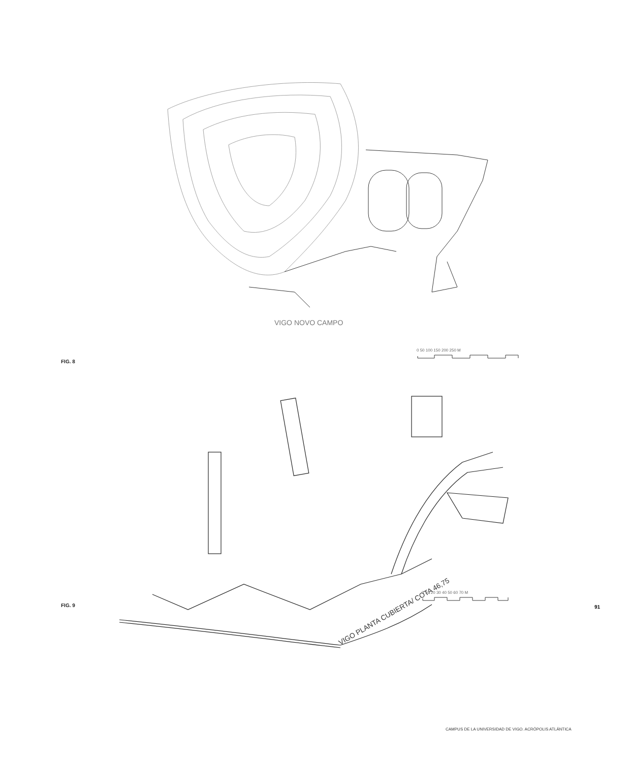VIGO NOVO CAMPO
FIG. 8
0 50 100 150 200 250 M
VIGO PLANTA CUBIERTA/ COTA 46,75
FIG. 9
0 10 20 30 40 50 60 70 M
91
CAMPUS DE LA UNIVERSIDAD DE VIGO. ACRÓPOLIS ATLÁNTICA